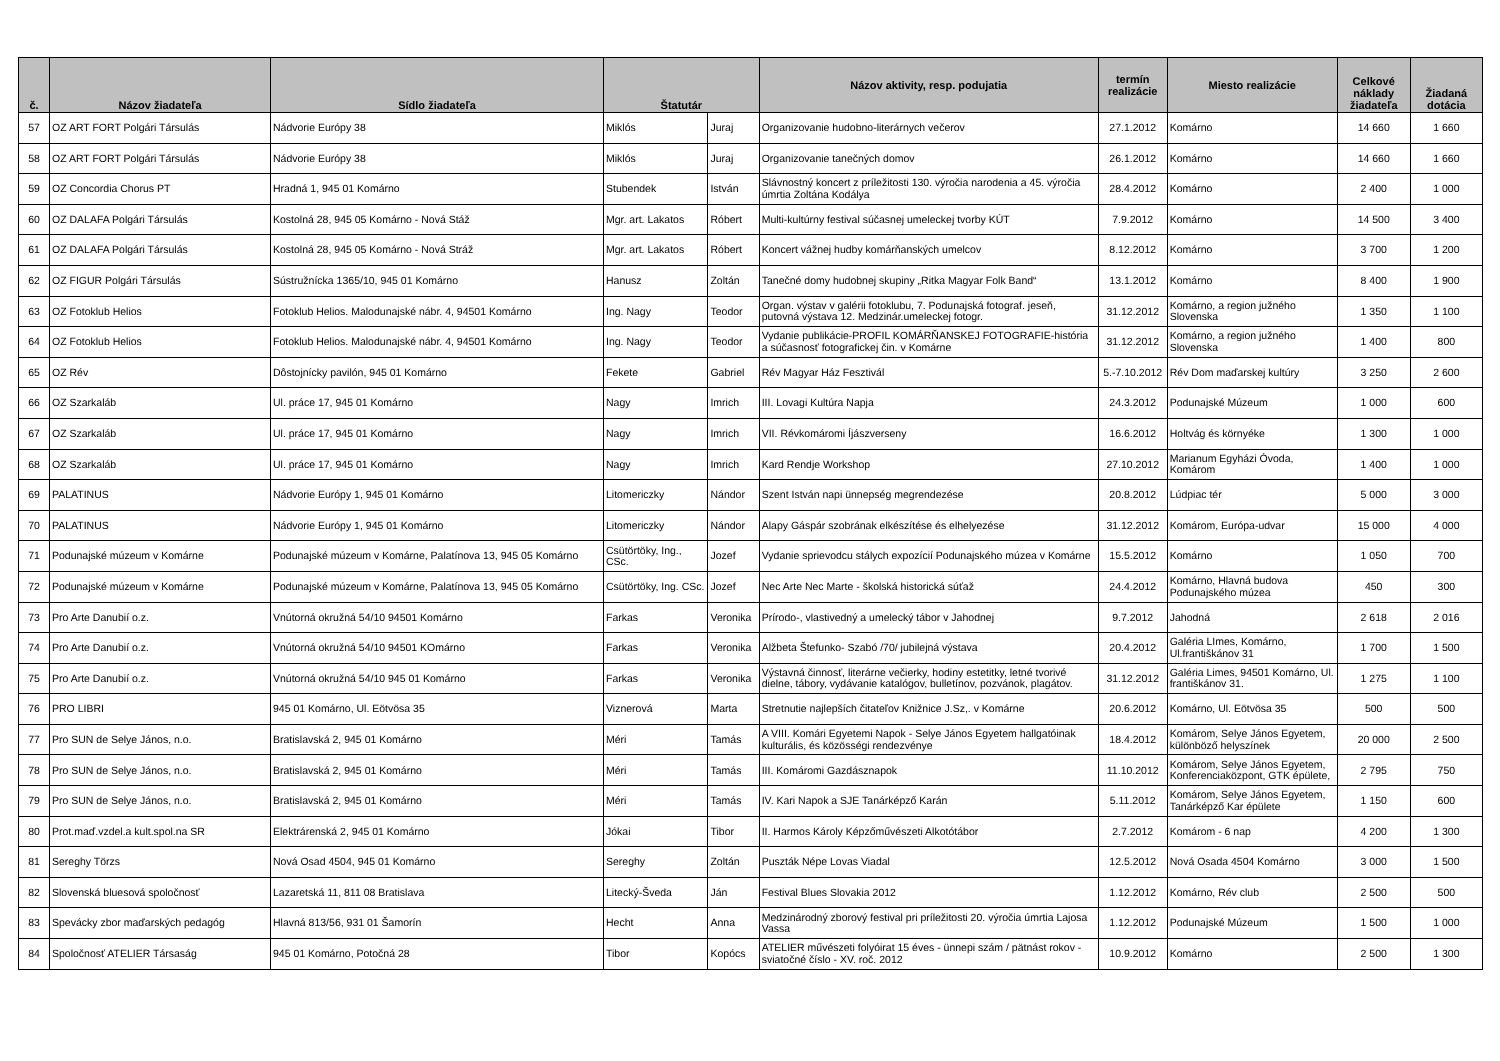| č. | Názov žiadateľa | Sídlo žiadateľa | Štatutár | | Názov aktivity, resp. podujatia | termín realizácie | Miesto realizácie | Celkové náklady žiadateľa | Žiadaná dotácia |
| --- | --- | --- | --- | --- | --- | --- | --- | --- | --- |
| 57 | OZ ART FORT Polgári Társulás | Nádvorie Európy 38 | Miklós | Juraj | Organizovanie hudobno-literárnych večerov | 27.1.2012 | Komárno | 14 660 | 1 660 |
| 58 | OZ ART FORT Polgári Társulás | Nádvorie Európy 38 | Miklós | Juraj | Organizovanie tanečných domov | 26.1.2012 | Komárno | 14 660 | 1 660 |
| 59 | OZ Concordia Chorus PT | Hradná 1, 945 01 Komárno | Stubendek | István | Slávnostný koncert z príležitosti 130. výročia narodenia a 45. výročia úmrtia Zoltána Kodálya | 28.4.2012 | Komárno | 2 400 | 1 000 |
| 60 | OZ DALAFA Polgári Társulás | Kostolná 28, 945 05 Komárno - Nová Stáž | Mgr. art. Lakatos | Róbert | Multi-kultúrny festival súčasnej umeleckej tvorby KÚT | 7.9.2012 | Komárno | 14 500 | 3 400 |
| 61 | OZ DALAFA Polgári Társulás | Kostolná 28, 945 05 Komárno - Nová Stráž | Mgr. art. Lakatos | Róbert | Koncert vážnej hudby komárňanských umelcov | 8.12.2012 | Komárno | 3 700 | 1 200 |
| 62 | OZ FIGUR Polgári Társulás | Sústružnícka 1365/10, 945 01 Komárno | Hanusz | Zoltán | Tanečné domy hudobnej skupiny „Ritka Magyar Folk Band“ | 13.1.2012 | Komárno | 8 400 | 1 900 |
| 63 | OZ Fotoklub Helios | Fotoklub Helios. Malodunajské nábr. 4, 94501 Komárno | Ing. Nagy | Teodor | Organ. výstav v galérii fotoklubu, 7. Podunajská fotograf. jeseň, putovná výstava 12. Medzinár.umeleckej fotogr. | 31.12.2012 | Komárno, a region južného Slovenska | 1 350 | 1 100 |
| 64 | OZ Fotoklub Helios | Fotoklub Helios. Malodunajské nábr. 4, 94501 Komárno | Ing. Nagy | Teodor | Vydanie publikácie-PROFIL KOMÁRŇANSKEJ FOTOGRAFIE-história a súčasnosť fotografickej čin. v Komárne | 31.12.2012 | Komárno, a region južného Slovenska | 1 400 | 800 |
| 65 | OZ Rév | Dôstojnícky pavilón, 945 01 Komárno | Fekete | Gabriel | Rév Magyar Ház Fesztivál | 5.-7.10.2012 | Rév Dom maďarskej kultúry | 3 250 | 2 600 |
| 66 | OZ Szarkaláb | Ul. práce 17, 945 01 Komárno | Nagy | Imrich | III. Lovagi Kultúra Napja | 24.3.2012 | Podunajské Múzeum | 1 000 | 600 |
| 67 | OZ Szarkaláb | Ul. práce 17, 945 01 Komárno | Nagy | Imrich | VII. Révkomáromi Íjászverseny | 16.6.2012 | Holtvág és környéke | 1 300 | 1 000 |
| 68 | OZ Szarkaláb | Ul. práce 17, 945 01 Komárno | Nagy | Imrich | Kard Rendje Workshop | 27.10.2012 | Marianum Egyházi Óvoda, Komárom | 1 400 | 1 000 |
| 69 | PALATINUS | Nádvorie Európy 1, 945 01 Komárno | Litomericzky | Nándor | Szent István napi ünnepség megrendezése | 20.8.2012 | Lúdpiac tér | 5 000 | 3 000 |
| 70 | PALATINUS | Nádvorie Európy 1, 945 01 Komárno | Litomericzky | Nándor | Alapy Gáspár szobrának elkészítése és elhelyezése | 31.12.2012 | Komárom, Európa-udvar | 15 000 | 4 000 |
| 71 | Podunajské múzeum v Komárne | Podunajské múzeum v Komárne, Palatínova 13, 945 05 Komárno | Csütörtöky, Ing., CSc. | Jozef | Vydanie sprievodcu stálych expozícií Podunajského múzea v Komárne | 15.5.2012 | Komárno | 1 050 | 700 |
| 72 | Podunajské múzeum v Komárne | Podunajské múzeum v Komárne, Palatínova 13, 945 05 Komárno | Csütörtöky, Ing. CSc. | Jozef | Nec Arte Nec Marte - školská historická súťaž | 24.4.2012 | Komárno, Hlavná budova Podunajského múzea | 450 | 300 |
| 73 | Pro Arte Danubií o.z. | Vnútorná okružná 54/10 94501 Komárno | Farkas | Veronika | Prírodo-, vlastivedný a umelecký tábor v Jahodnej | 9.7.2012 | Jahodná | 2 618 | 2 016 |
| 74 | Pro Arte Danubií o.z. | Vnútorná okružná 54/10 94501 KOmárno | Farkas | Veronika | Alžbeta Štefunko- Szabó /70/ jubilejná výstava | 20.4.2012 | Galéria LImes, Komárno, Ul.františkánov 31 | 1 700 | 1 500 |
| 75 | Pro Arte Danubií o.z. | Vnútorná okružná 54/10 945 01 Komárno | Farkas | Veronika | Výstavná činnosť, literárne večierky, hodiny estetitky, letné tvorivé dielne, tábory, vydávanie katalógov, bulletínov, pozvánok, plagátov. | 31.12.2012 | Galéria Limes, 94501 Komárno, Ul. františkánov 31. | 1 275 | 1 100 |
| 76 | PRO LIBRI | 945 01 Komárno, Ul. Eötvösa 35 | Viznerová | Marta | Stretnutie najlepších čitateľov Knižnice J.Sz,. v Komárne | 20.6.2012 | Komárno, Ul. Eötvösa 35 | 500 | 500 |
| 77 | Pro SUN de Selye János, n.o. | Bratislavská 2, 945 01 Komárno | Méri | Tamás | A VIII. Komári Egyetemi Napok - Selye János Egyetem hallgatóinak kulturális, és közösségi rendezvénye | 18.4.2012 | Komárom, Selye János Egyetem, különböző helyszínek | 20 000 | 2 500 |
| 78 | Pro SUN de Selye János, n.o. | Bratislavská 2, 945 01 Komárno | Méri | Tamás | III. Komáromi Gazdásznapok | 11.10.2012 | Komárom, Selye János Egyetem, Konferenciaközpont, GTK épülete, | 2 795 | 750 |
| 79 | Pro SUN de Selye János, n.o. | Bratislavská 2, 945 01 Komárno | Méri | Tamás | IV. Kari Napok a SJE Tanárképző Karán | 5.11.2012 | Komárom, Selye János Egyetem, Tanárképző Kar épülete | 1 150 | 600 |
| 80 | Prot.maď.vzdel.a kult.spol.na SR | Elektrárenská 2, 945 01 Komárno | Jókai | Tibor | II. Harmos Károly Képzőművészeti Alkotótábor | 2.7.2012 | Komárom - 6 nap | 4 200 | 1 300 |
| 81 | Sereghy Törzs | Nová Osad 4504, 945 01 Komárno | Sereghy | Zoltán | Puszták Népe Lovas Viadal | 12.5.2012 | Nová Osada 4504 Komárno | 3 000 | 1 500 |
| 82 | Slovenská bluesová spoločnosť | Lazaretská 11, 811 08 Bratislava | Litecký-Šveda | Ján | Festival Blues Slovakia 2012 | 1.12.2012 | Komárno, Rév club | 2 500 | 500 |
| 83 | Spevácky zbor maďarských pedagóg | Hlavná 813/56, 931 01 Šamorín | Hecht | Anna | Medzinárodný zborový festival pri príležitosti 20. výročia úmrtia Lajosa Vassa | 1.12.2012 | Podunajské Múzeum | 1 500 | 1 000 |
| 84 | Spoločnosť ATELIER Társaság | 945 01 Komárno, Potočná 28 | Tibor | Kopócs | ATELIER művészeti folyóirat 15 éves - ünnepi szám / pätnást rokov - sviatočné číslo - XV. roč. 2012 | 10.9.2012 | Komárno | 2 500 | 1 300 |